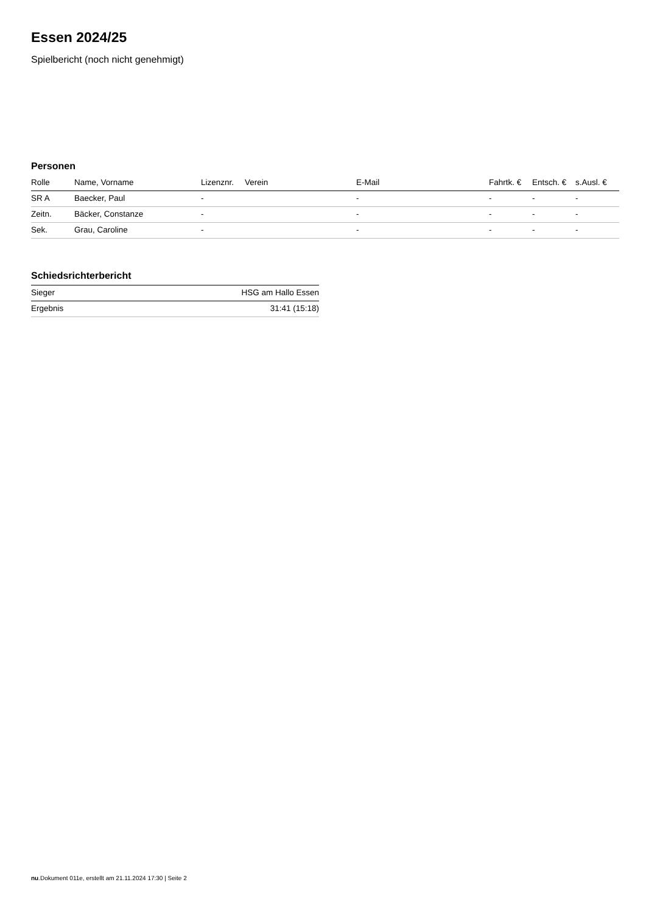Essen 2024/25
Spielbericht (noch nicht genehmigt)
Personen
| Rolle | Name, Vorname | Lizenznr. | Verein | E-Mail | Fahrtk. € | Entsch. € | s.Ausl. € |
| --- | --- | --- | --- | --- | --- | --- | --- |
| SR A | Baecker, Paul | - | | - | - | - | - |
| Zeitn. | Bäcker, Constanze | - | | - | - | - | - |
| Sek. | Grau, Caroline | - | | - | - | - | - |
Schiedsrichterbericht
| Sieger | HSG am Hallo Essen |
| Ergebnis | 31:41 (15:18) |
nu.Dokument 011e, erstellt am 21.11.2024 17:30 | Seite 2